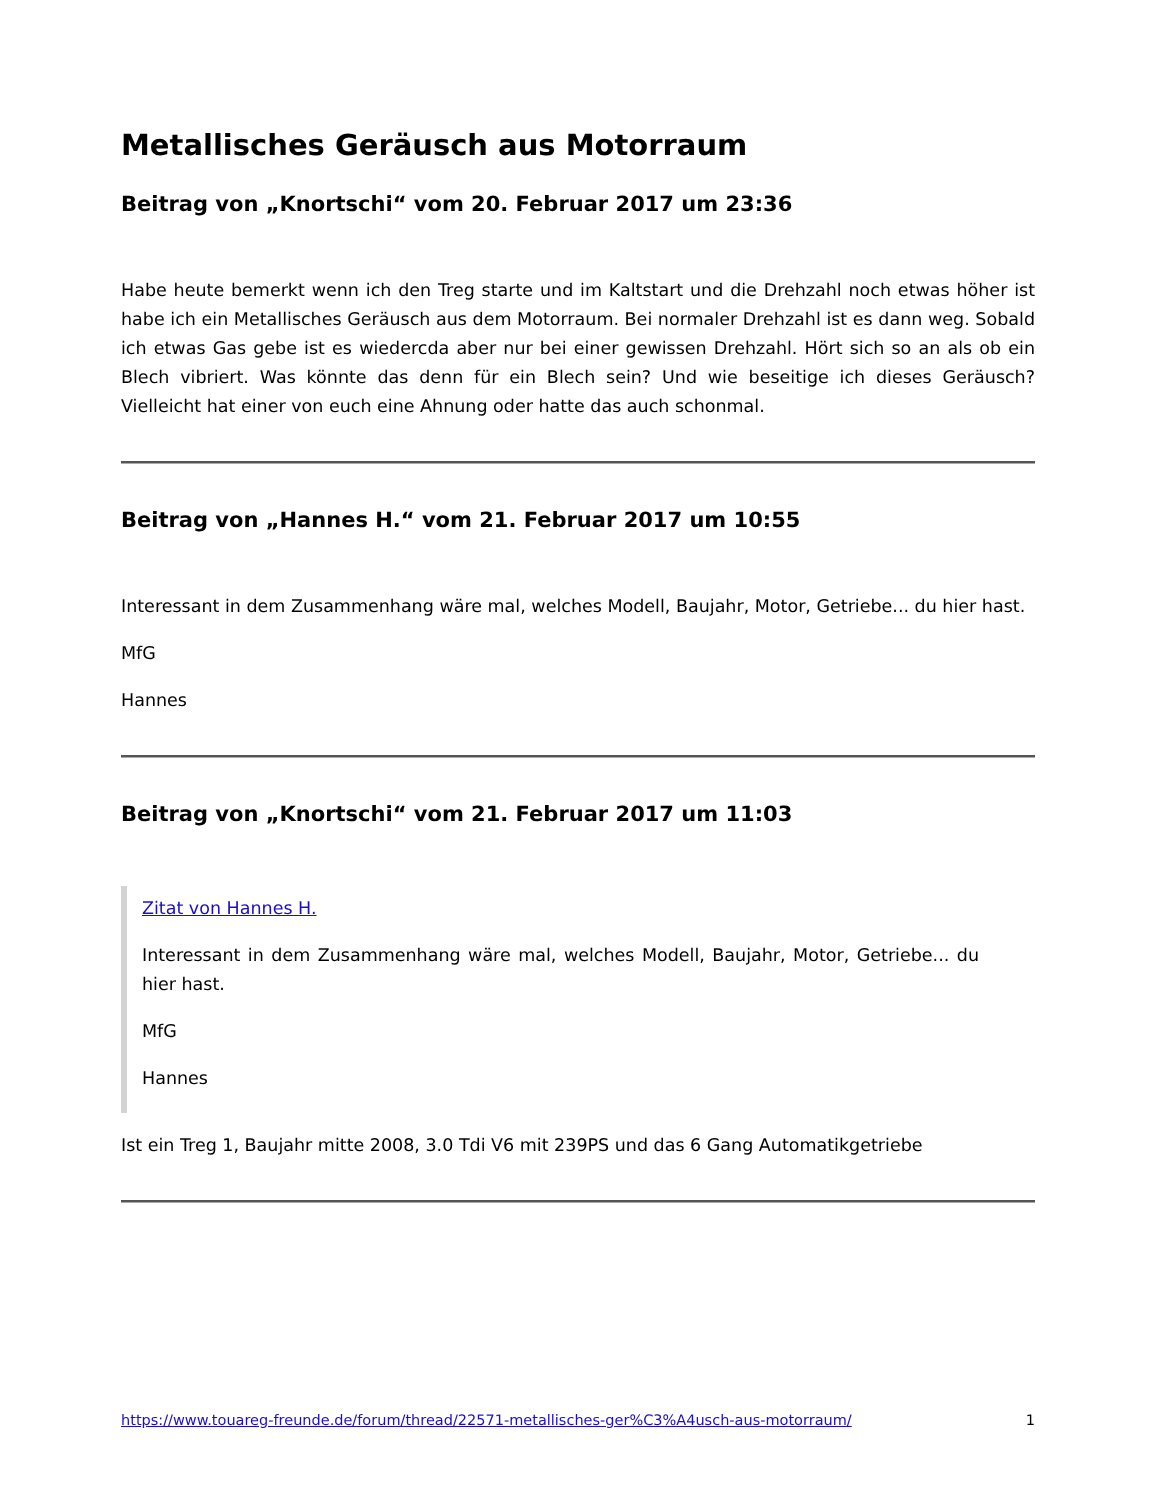Metallisches Geräusch aus Motorraum
Beitrag von „Knortschi“ vom 20. Februar 2017 um 23:36
Habe heute bemerkt wenn ich den Treg starte und im Kaltstart und die Drehzahl noch etwas höher ist habe ich ein Metallisches Geräusch aus dem Motorraum. Bei normaler Drehzahl ist es dann weg. Sobald ich etwas Gas gebe ist es wiedercda aber nur bei einer gewissen Drehzahl. Hört sich so an als ob ein Blech vibriert. Was könnte das denn für ein Blech sein? Und wie beseitige ich dieses Geräusch? Vielleicht hat einer von euch eine Ahnung oder hatte das auch schonmal.
Beitrag von „Hannes H.“ vom 21. Februar 2017 um 10:55
Interessant in dem Zusammenhang wäre mal, welches Modell, Baujahr, Motor, Getriebe... du hier hast.
MfG
Hannes
Beitrag von „Knortschi“ vom 21. Februar 2017 um 11:03
Zitat von Hannes H.
Interessant in dem Zusammenhang wäre mal, welches Modell, Baujahr, Motor, Getriebe... du hier hast.
MfG
Hannes
Ist ein Treg 1, Baujahr mitte 2008, 3.0 Tdi V6 mit 239PS und das 6 Gang Automatikgetriebe
https://www.touareg-freunde.de/forum/thread/22571-metallisches-ger%C3%A4usch-aus-motorraum/ 1